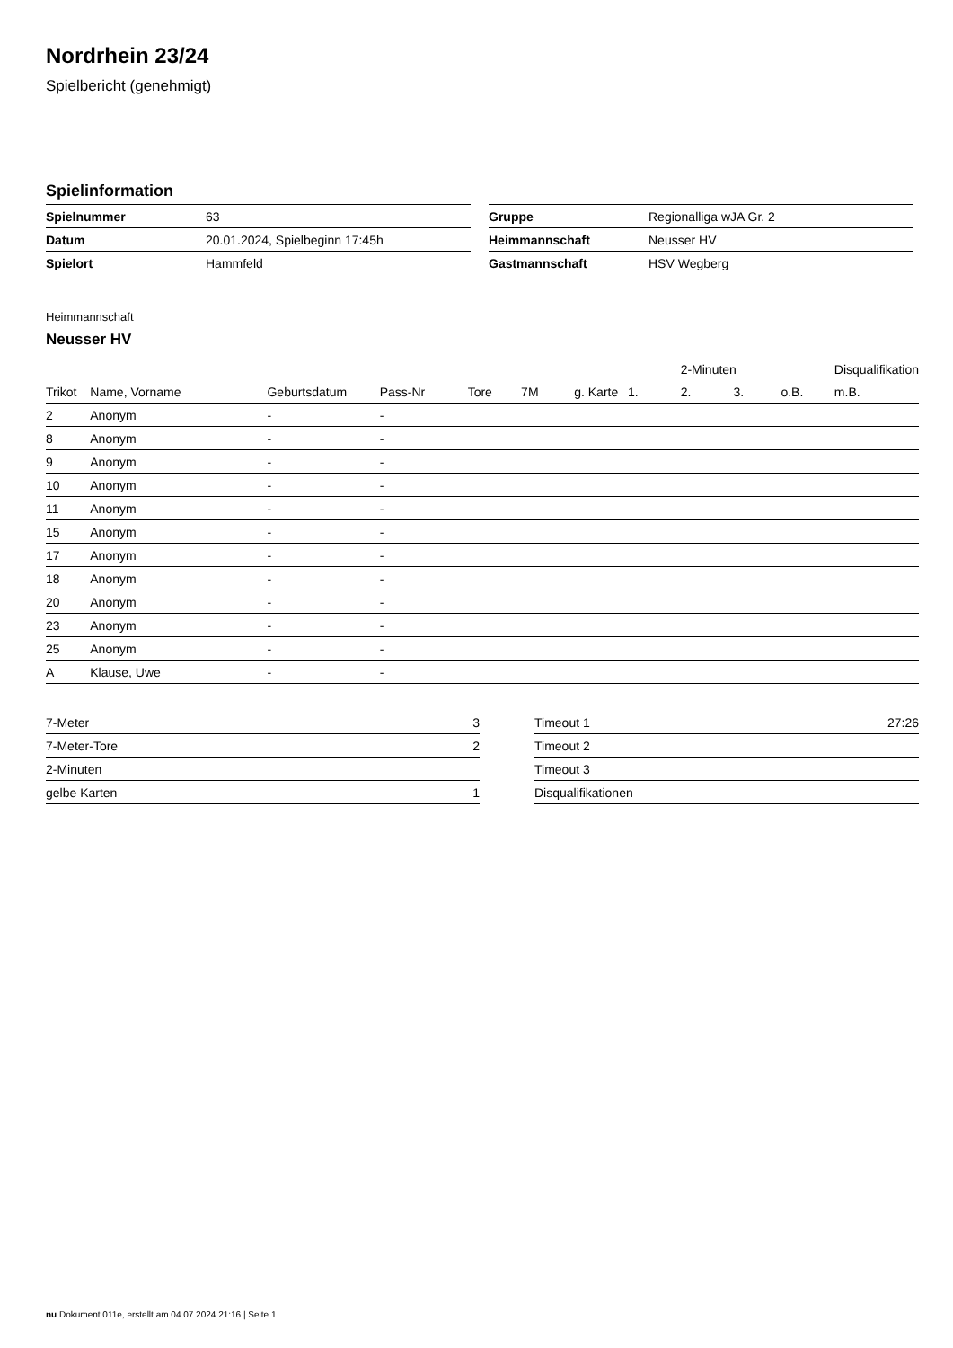Nordrhein 23/24
Spielbericht (genehmigt)
Spielinformation
| Spielnummer | 63 |
| Datum | 20.01.2024, Spielbeginn 17:45h |
| Spielort | Hammfeld |
| Gruppe | Regionalliga wJA Gr. 2 |
| Heimmannschaft | Neusser HV |
| Gastmannschaft | HSV Wegberg |
Heimmannschaft
Neusser HV
| | | | | | | | | 2-Minuten | | | Disqualifikation |
| --- | --- | --- | --- | --- | --- | --- | --- | --- | --- | --- | --- |
| Trikot | Name, Vorname | Geburtsdatum | Pass-Nr | Tore | 7M | g. Karte | 1. | 2. | 3. | o.B. | m.B. |
| 2 | Anonym | - | - | | | | | | | | |
| 8 | Anonym | - | - | | | | | | | | |
| 9 | Anonym | - | - | | | | | | | | |
| 10 | Anonym | - | - | | | | | | | | |
| 11 | Anonym | - | - | | | | | | | | |
| 15 | Anonym | - | - | | | | | | | | |
| 17 | Anonym | - | - | | | | | | | | |
| 18 | Anonym | - | - | | | | | | | | |
| 20 | Anonym | - | - | | | | | | | | |
| 23 | Anonym | - | - | | | | | | | | |
| 25 | Anonym | - | - | | | | | | | | |
| A | Klause, Uwe | - | - | | | | | | | | |
| 7-Meter | 3 |
| 7-Meter-Tore | 2 |
| 2-Minuten | |
| gelbe Karten | 1 |
| Timeout 1 | 27:26 |
| Timeout 2 | |
| Timeout 3 | |
| Disqualifikationen | |
nu.Dokument 011e, erstellt am 04.07.2024 21:16 | Seite 1